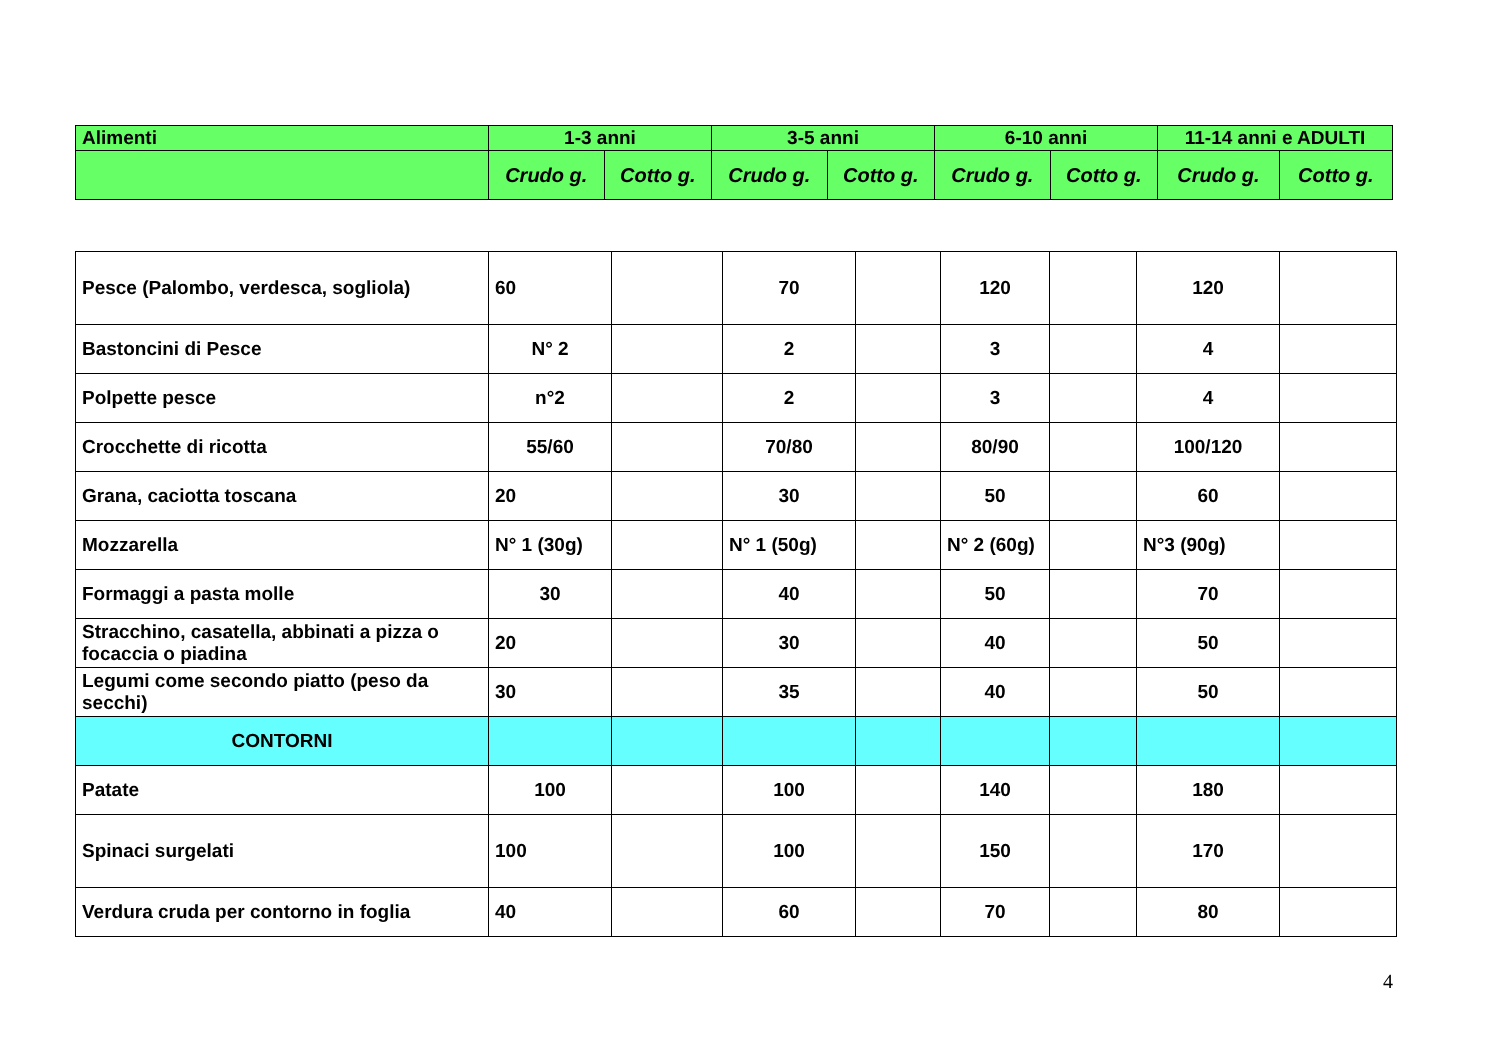| Alimenti | 1-3 anni | | 3-5 anni | | 6-10 anni | | 11-14 anni e ADULTI | |
| --- | --- | --- | --- | --- | --- | --- | --- | --- |
| | Crudo g. | Cotto g. | Crudo g. | Cotto g. | Crudo g. | Cotto g. | Crudo g. | Cotto g. |
| Pesce (Palombo, verdesca, sogliola) | 60 | | 70 | | 120 | | 120 | |
| Bastoncini di Pesce | N° 2 | | 2 | | 3 | | 4 | |
| Polpette pesce | n°2 | | 2 | | 3 | | 4 | |
| Crocchette di ricotta | 55/60 | | 70/80 | | 80/90 | | 100/120 | |
| Grana, caciotta toscana | 20 | | 30 | | 50 | | 60 | |
| Mozzarella | N° 1 (30g) | | N° 1 (50g) | | N° 2 (60g) | | N°3 (90g) | |
| Formaggi a pasta molle | 30 | | 40 | | 50 | | 70 | |
| Stracchino, casatella, abbinati a pizza o focaccia o piadina | 20 | | 30 | | 40 | | 50 | |
| Legumi come secondo piatto (peso da secchi) | 30 | | 35 | | 40 | | 50 | |
| CONTORNI | | | | | | | | |
| Patate | 100 | | 100 | | 140 | | 180 | |
| Spinaci surgelati | 100 | | 100 | | 150 | | 170 | |
| Verdura cruda per contorno in foglia | 40 | | 60 | | 70 | | 80 | |
4